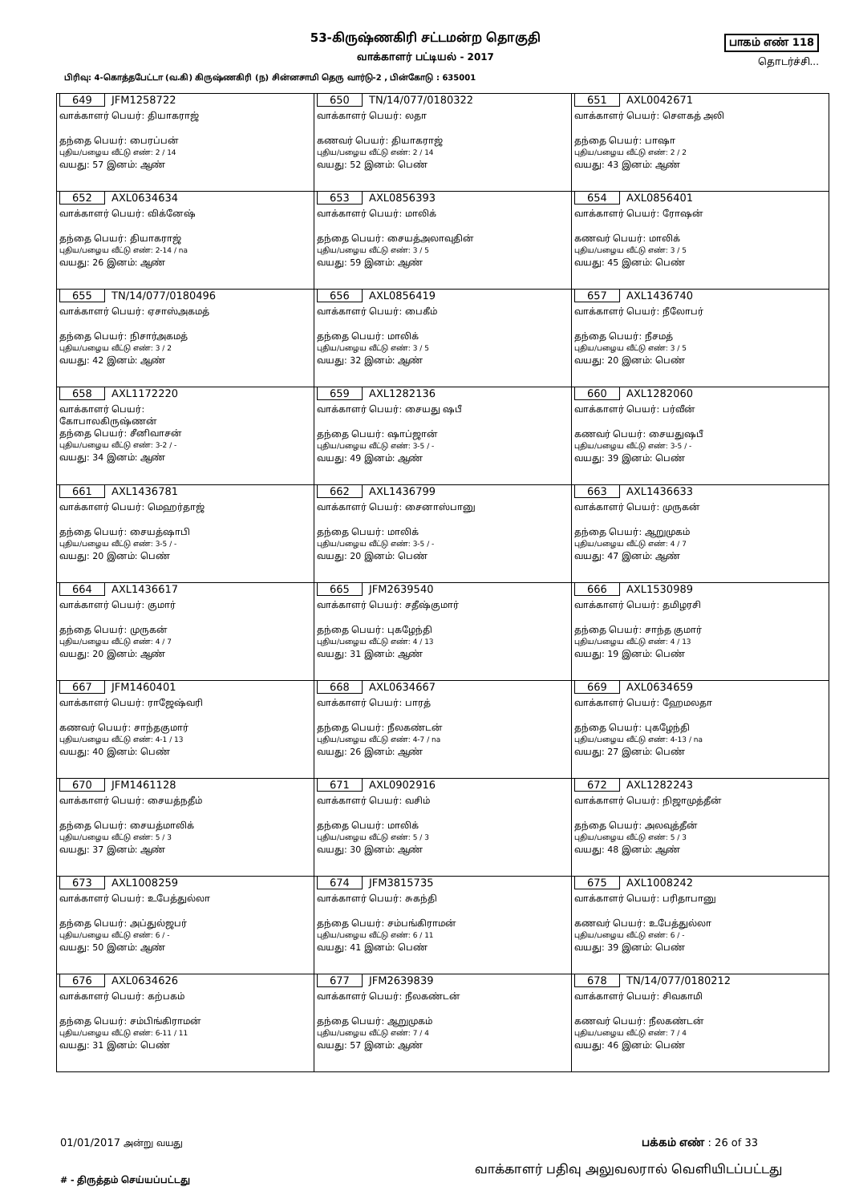53-கிருஷ்ணகிரி சட்டமன்ற தொகுதி
வாக்காளர் பட்டியல் - 2017
பாகம் எண் 118
தொடர்ச்சி...
பிரிவு: 4-கொத்தபேட்டா (வ.கி) கிருஷ்ணகிரி (ந) சின்னசாமி தெரு வார்டு-2 , பின்கோடு : 635001
| 649 JFM1258722 வாக்காளர் பெயர்: தியாகராஜ் தந்தை பெயர்: பைரப்பன் புதிய/பழைய வீட்டு எண்: 2 / 14 வயது: 57 இனம்: ஆண் | 650 TN/14/077/0180322 வாக்காளர் பெயர்: லதா கணவர் பெயர்: தியாகராஜ் புதிய/பழைய வீட்டு எண்: 2 / 14 வயது: 52 இனம்: பெண் | 651 AXL0042671 வாக்காளர் பெயர்: சௌகத் அலி தந்தை பெயர்: பாஷா புதிய/பழைய வீட்டு எண்: 2 / 2 வயது: 43 இனம்: ஆண் |
| 652 AXL0634634 வாக்காளர் பெயர்: விக்னேஷ் தந்தை பெயர்: தியாகராஜ் புதிய/பழைய வீட்டு எண்: 2-14 / na வயது: 26 இனம்: ஆண் | 653 AXL0856393 வாக்காளர் பெயர்: மாலிக் தந்தை பெயர்: சையத்அலாவுதின் புதிய/பழைய வீட்டு எண்: 3 / 5 வயது: 59 இனம்: ஆண் | 654 AXL0856401 வாக்காளர் பெயர்: ரோஷன் கணவர் பெயர்: மாலிக் புதிய/பழைய வீட்டு எண்: 3 / 5 வயது: 45 இனம்: பெண் |
| 655 TN/14/077/0180496 வாக்காளர் பெயர்: ஏசாஸ்அகமத் தந்தை பெயர்: நிசார்அகமத் புதிய/பழைய வீட்டு எண்: 3 / 2 வயது: 42 இனம்: ஆண் | 656 AXL0856419 வாக்காளர் பெயர்: பைகீம் தந்தை பெயர்: மாலிக் புதிய/பழைய வீட்டு எண்: 3 / 5 வயது: 32 இனம்: ஆண் | 657 AXL1436740 வாக்காளர் பெயர்: நீலோபர் தந்தை பெயர்: நீசமத் புதிய/பழைய வீட்டு எண்: 3 / 5 வயது: 20 இனம்: பெண் |
| 658 AXL1172220 வாக்காளர் பெயர்: கோபாலகிருஷ்ணன் தந்தை பெயர்: சீனிவாசன் புதிய/பழைய வீட்டு எண்: 3-2 / - வயது: 34 இனம்: ஆண் | 659 AXL1282136 வாக்காளர் பெயர்: சையது ஷபீ தந்தை பெயர்: ஷாப்ஜான் புதிய/பழைய வீட்டு எண்: 3-5 / - வயது: 49 இனம்: ஆண் | 660 AXL1282060 வாக்காளர் பெயர்: பர்வீன் கணவர் பெயர்: சையதுஷபீ புதிய/பழைய வீட்டு எண்: 3-5 / - வயது: 39 இனம்: பெண் |
| 661 AXL1436781 வாக்காளர் பெயர்: மெஹர்தாஜ் தந்தை பெயர்: சையத்ஷாபி புதிய/பழைய வீட்டு எண்: 3-5 / - வயது: 20 இனம்: பெண் | 662 AXL1436799 வாக்காளர் பெயர்: சைனாஸ்பானு தந்தை பெயர்: மாலிக் புதிய/பழைய வீட்டு எண்: 3-5 / - வயது: 20 இனம்: பெண் | 663 AXL1436633 வாக்காளர் பெயர்: முருகன் தந்தை பெயர்: ஆறுமுகம் புதிய/பழைய வீட்டு எண்: 4 / 7 வயது: 47 இனம்: ஆண் |
| 664 AXL1436617 வாக்காளர் பெயர்: குமார் தந்தை பெயர்: முருகன் புதிய/பழைய வீட்டு எண்: 4 / 7 வயது: 20 இனம்: ஆண் | 665 JFM2639540 வாக்காளர் பெயர்: சதீஷ்குமார் தந்தை பெயர்: புகழேந்தி புதிய/பழைய வீட்டு எண்: 4 / 13 வயது: 31 இனம்: ஆண் | 666 AXL1530989 வாக்காளர் பெயர்: தமிழரசி தந்தை பெயர்: சாந்த குமார் புதிய/பழைய வீட்டு எண்: 4 / 13 வயது: 19 இனம்: பெண் |
| 667 JFM1460401 வாக்காளர் பெயர்: ராஜேஷ்வரி கணவர் பெயர்: சாந்தகுமார் புதிய/பழைய வீட்டு எண்: 4-1 / 13 வயது: 40 இனம்: பெண் | 668 AXL0634667 வாக்காளர் பெயர்: பாரத் தந்தை பெயர்: நீலகண்டன் புதிய/பழைய வீட்டு எண்: 4-7 / na வயது: 26 இனம்: ஆண் | 669 AXL0634659 வாக்காளர் பெயர்: ஹேமலதா தந்தை பெயர்: புகழேந்தி புதிய/பழைய வீட்டு எண்: 4-13 / na வயது: 27 இனம்: பெண் |
| 670 JFM1461128 வாக்காளர் பெயர்: சையத்நதீம் தந்தை பெயர்: சையத்மாலிக் புதிய/பழைய வீட்டு எண்: 5 / 3 வயது: 37 இனம்: ஆண் | 671 AXL0902916 வாக்காளர் பெயர்: வசிம் தந்தை பெயர்: மாலிக் புதிய/பழைய வீட்டு எண்: 5 / 3 வயது: 30 இனம்: ஆண் | 672 AXL1282243 வாக்காளர் பெயர்: நிஜாமுத்தீன் தந்தை பெயர்: அலவுத்தீன் புதிய/பழைய வீட்டு எண்: 5 / 3 வயது: 48 இனம்: ஆண் |
| 673 AXL1008259 வாக்காளர் பெயர்: உபேத்துல்லா தந்தை பெயர்: அப்துல்ஜபர் புதிய/பழைய வீட்டு எண்: 6 / - வயது: 50 இனம்: ஆண் | 674 JFM3815735 வாக்காளர் பெயர்: சுகந்தி தந்தை பெயர்: சம்பங்கிராமன் புதிய/பழைய வீட்டு எண்: 6 / 11 வயது: 41 இனம்: பெண் | 675 AXL1008242 வாக்காளர் பெயர்: பரிதாபானு கணவர் பெயர்: உபேத்துல்லா புதிய/பழைய வீட்டு எண்: 6 / - வயது: 39 இனம்: பெண் |
| 676 AXL0634626 வாக்காளர் பெயர்: கற்பகம் தந்தை பெயர்: சம்பிங்கிராமன் புதிய/பழைய வீட்டு எண்: 6-11 / 11 வயது: 31 இனம்: பெண் | 677 JFM2639839 வாக்காளர் பெயர்: நீலகண்டன் தந்தை பெயர்: ஆறுமுகம் புதிய/பழைய வீட்டு எண்: 7 / 4 வயது: 57 இனம்: ஆண் | 678 TN/14/077/0180212 வாக்காளர் பெயர்: சிவகாமி கணவர் பெயர்: நீலகண்டன் புதிய/பழைய வீட்டு எண்: 7 / 4 வயது: 46 இனம்: பெண் |
01/01/2017 அன்று வயது பக்கம் எண் : 26 of 33
# - திருத்தம் செய்யப்பட்டது வாக்காளர் பதிவு அலுவலரால் வெளியிடப்பட்டது